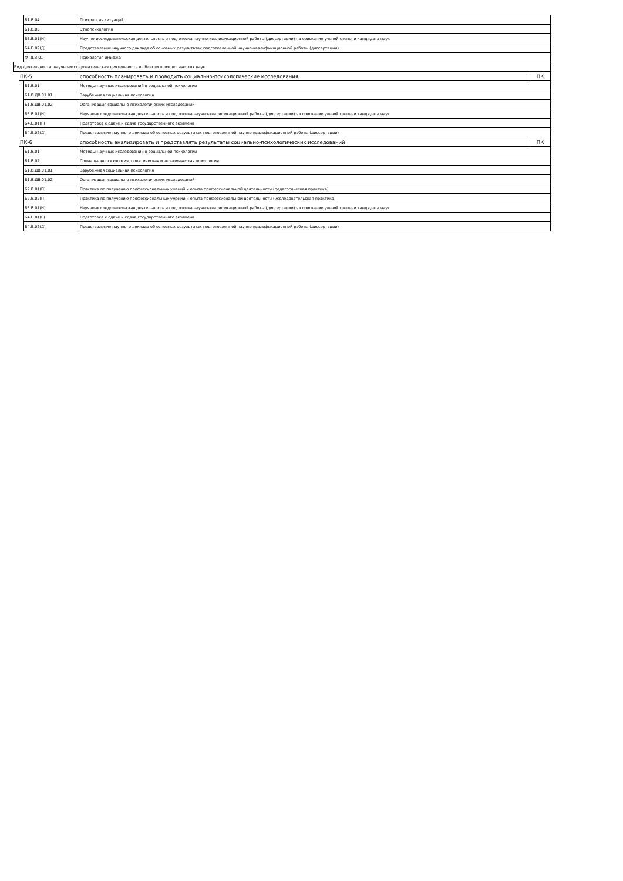| | | Б1.В.04 | Психология ситуаций | |
| | | Б1.В.05 | Этнопсихология | |
| | | Б3.В.01(Н) | Научно-исследовательская деятельность и подготовка научно-квалификационной работы (диссертации) на соискание ученой степени кандидата наук | |
| | | Б4.Б.02(Д) | Представление научного доклада об основных результатах подготовленной научно-квалификационной работы (диссертации) | |
| | | ФТД.В.01 | Психология имиджа | |
| Вид деятельности: научно-исследовательская деятельность в области психологических наук | | | | |
| | ПК-5 | | способность планировать и проводить социально-психологические исследования | ПК |
| | | Б1.В.01 | Методы научных исследований в социальной психологии | |
| | | Б1.В.ДВ.01.01 | Зарубежная социальная психология | |
| | | Б1.В.ДВ.01.02 | Организация социально-психологических исследований | |
| | | Б3.В.01(Н) | Научно-исследовательская деятельность и подготовка научно-квалификационной работы (диссертации) на соискание ученой степени кандидата наук | |
| | | Б4.Б.01(Г) | Подготовка к сдаче и сдача государственного экзамена | |
| | | Б4.Б.02(Д) | Представление научного доклада об основных результатах подготовленной научно-квалификационной работы (диссертации) | |
| | ПК-6 | | способность анализировать и представлять результаты социально-психологических исследований | ПК |
| | | Б1.В.01 | Методы научных исследований в социальной психологии | |
| | | Б1.В.02 | Социальная психология, политическая и экономическая психология | |
| | | Б1.В.ДВ.01.01 | Зарубежная социальная психология | |
| | | Б1.В.ДВ.01.02 | Организация социально-психологических исследований | |
| | | Б2.В.01(П) | Практика по получению профессиональных умений и опыта профессиональной деятельности (педагогическая практика) | |
| | | Б2.В.02(П) | Практика по получению профессиональных умений и опыта профессиональной деятельности (исследовательская практика) | |
| | | Б3.В.01(Н) | Научно-исследовательская деятельность и подготовка научно-квалификационной работы (диссертации) на соискание ученой степени кандидата наук | |
| | | Б4.Б.01(Г) | Подготовка к сдаче и сдача государственного экзамена | |
| | | Б4.Б.02(Д) | Представление научного доклада об основных результатах подготовленной научно-квалификационной работы (диссертации) | |